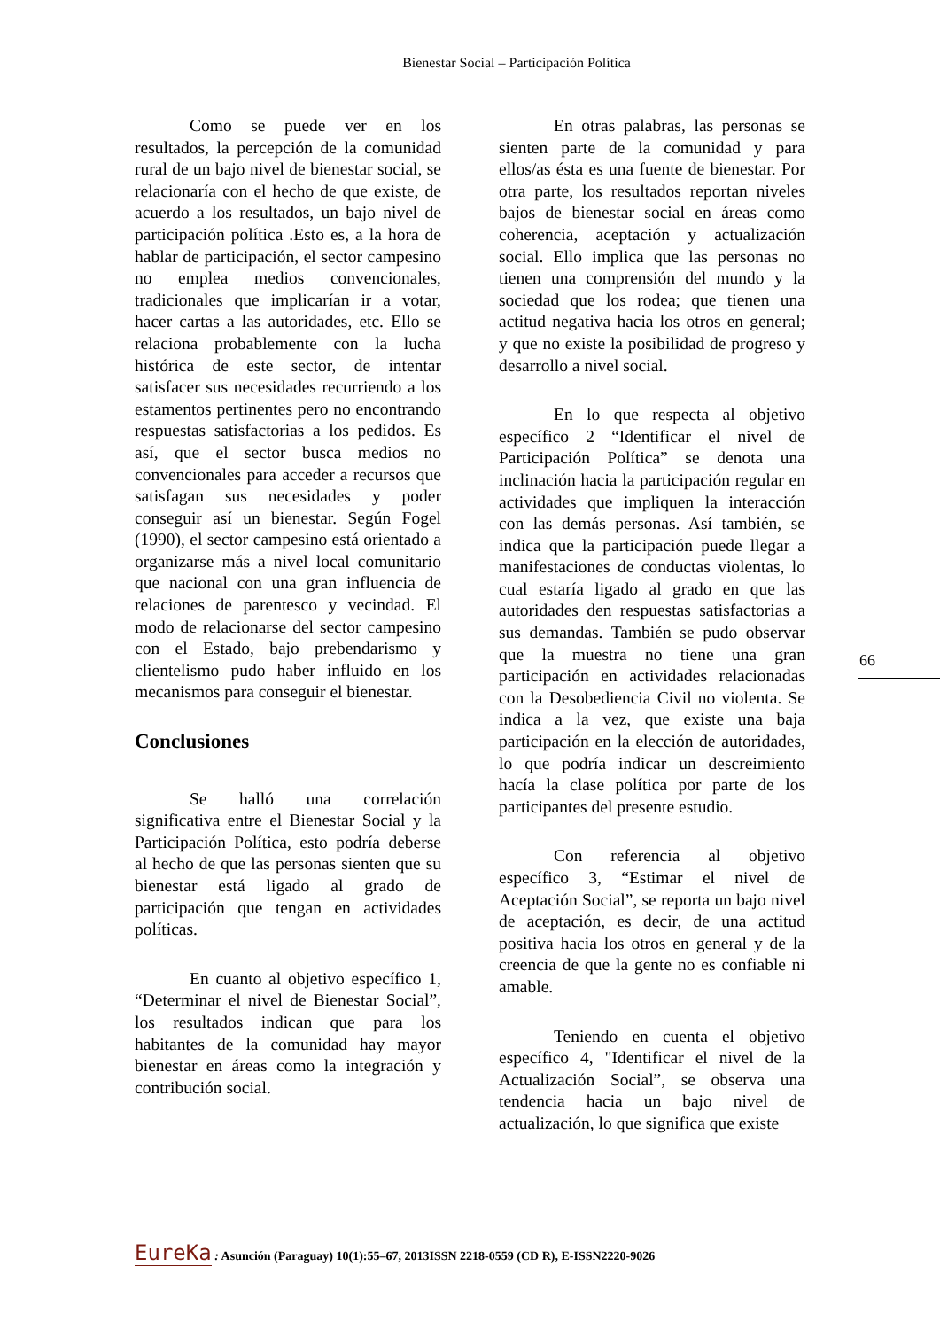Bienestar Social – Participación Política
Como se puede ver en los resultados, la percepción de la comunidad rural de un bajo nivel de bienestar social, se relacionaría con el hecho de que existe, de acuerdo a los resultados, un bajo nivel de participación política .Esto es, a la hora de hablar de participación, el sector campesino no emplea medios convencionales, tradicionales que implicarían ir a votar, hacer cartas a las autoridades, etc. Ello se relaciona probablemente con la lucha histórica de este sector, de intentar satisfacer sus necesidades recurriendo a los estamentos pertinentes pero no encontrando respuestas satisfactorias a los pedidos. Es así, que el sector busca medios no convencionales para acceder a recursos que satisfagan sus necesidades y poder conseguir así un bienestar. Según Fogel (1990), el sector campesino está orientado a organizarse más a nivel local comunitario que nacional con una gran influencia de relaciones de parentesco y vecindad. El modo de relacionarse del sector campesino con el Estado, bajo prebendarismo y clientelismo pudo haber influido en los mecanismos para conseguir el bienestar.
Conclusiones
Se halló una correlación significativa entre el Bienestar Social y la Participación Política, esto podría deberse al hecho de que las personas sienten que su bienestar está ligado al grado de participación que tengan en actividades políticas.
En cuanto al objetivo específico 1, “Determinar el nivel de Bienestar Social”, los resultados indican que para los habitantes de la comunidad hay mayor bienestar en áreas como la integración y contribución social.
En otras palabras, las personas se sienten parte de la comunidad y para ellos/as ésta es una fuente de bienestar. Por otra parte, los resultados reportan niveles bajos de bienestar social en áreas como coherencia, aceptación y actualización social. Ello implica que las personas no tienen una comprensión del mundo y la sociedad que los rodea; que tienen una actitud negativa hacia los otros en general; y que no existe la posibilidad de progreso y desarrollo a nivel social.
En lo que respecta al objetivo específico 2 “Identificar el nivel de Participación Política” se denota una inclinación hacia la participación regular en actividades que impliquen la interacción con las demás personas. Así también, se indica que la participación puede llegar a manifestaciones de conductas violentas, lo cual estaría ligado al grado en que las autoridades den respuestas satisfactorias a sus demandas. También se pudo observar que la muestra no tiene una gran participación en actividades relacionadas con la Desobediencia Civil no violenta. Se indica a la vez, que existe una baja participación en la elección de autoridades, lo que podría indicar un descreimiento hacía la clase política por parte de los participantes del presente estudio.
Con referencia al objetivo específico 3, “Estimar el nivel de Aceptación Social”, se reporta un bajo nivel de aceptación, es decir, de una actitud positiva hacia los otros en general y de la creencia de que la gente no es confiable ni amable.
Teniendo en cuenta el objetivo específico 4, "Identificar el nivel de la Actualización Social”, se observa una tendencia hacia un bajo nivel de actualización, lo que significa que existe
66
EureKa : Asunción (Paraguay) 10(1):55–67, 2013ISSN 2218-0559 (CD R), E-ISSN2220-9026